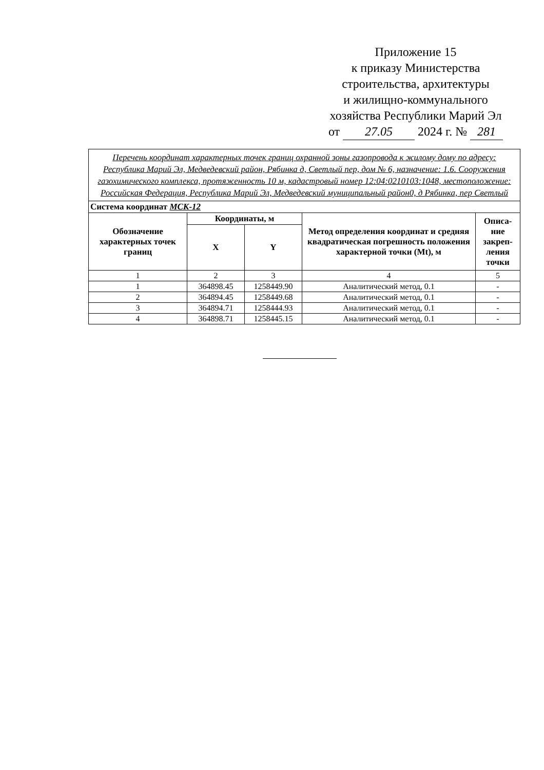Приложение 15
к приказу Министерства
строительства, архитектуры
и жилищно-коммунального
хозяйства Республики Марий Эл
от 27.05 2024 г. № 281
| Перечень координат характерных точек границ охранной зоны газопровода к жилому дому по адресу: Республика Марий Эл, Медведевский район, Рябинка д, Светлый пер, дом № 6, назначение: 1.6. Сооружения газохимического комплекса, протяженность 10 м, кадастровый номер 12:04:0210103:1048, местоположение: Российская Федерация, Республика Марий Эл, Медведевский муниципальный район0, д Рябинка, пер Светлый | | | | |
| Система координат МСК-12 | | | | |
| Обозначение характерных точек границ | Координаты, м | | Метод определения координат и средняя квадратическая погрешность положения характерной точки (Mt), м | Описа-ние закреп-ления точки |
| | X | Y | | |
| 1 | 2 | 3 | 4 | 5 |
| 1 | 364898.45 | 1258449.90 | Аналитический метод, 0.1 | - |
| 2 | 364894.45 | 1258449.68 | Аналитический метод, 0.1 | - |
| 3 | 364894.71 | 1258444.93 | Аналитический метод, 0.1 | - |
| 4 | 364898.71 | 1258445.15 | Аналитический метод, 0.1 | - |